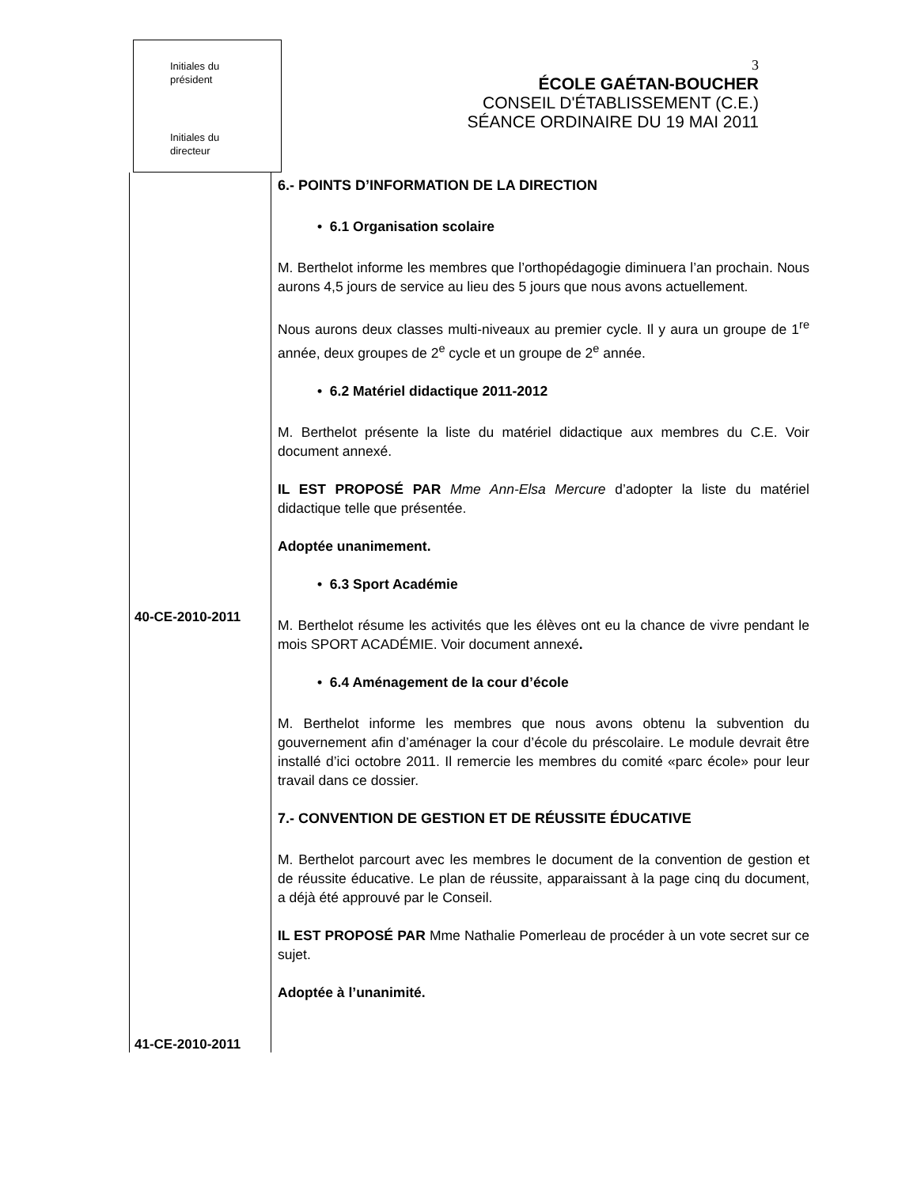Initiales du
président
Initiales du
directeur
3
ÉCOLE GAÉTAN-BOUCHER
CONSEIL D'ÉTABLISSEMENT (C.E.)
SÉANCE ORDINAIRE DU 19 MAI 2011
40-CE-2010-2011
41-CE-2010-2011
6.- POINTS D’INFORMATION DE LA DIRECTION
• 6.1 Organisation scolaire
M. Berthelot informe les membres que l’orthopédagogie diminuera l’an prochain. Nous aurons 4,5 jours de service au lieu des 5 jours que nous avons actuellement.
Nous aurons deux classes multi-niveaux au premier cycle. Il y aura un groupe de 1<sup>re</sup> année, deux groupes de 2<sup>e</sup> cycle et un groupe de 2<sup>e</sup> année.
• 6.2 Matériel didactique 2011-2012
M. Berthelot présente la liste du matériel didactique aux membres du C.E. Voir document annexé.
IL EST PROPOSÉ PAR Mme Ann-Elsa Mercure d’adopter la liste du matériel didactique telle que présentée.
Adoptée unanimement.
• 6.3 Sport Académie
M. Berthelot résume les activités que les élèves ont eu la chance de vivre pendant le mois SPORT ACADÉMIE. Voir document annexé.
• 6.4 Aménagement de la cour d’école
M. Berthelot informe les membres que nous avons obtenu la subvention du gouvernement afin d’aménager la cour d’école du préscolaire. Le module devrait être installé d’ici octobre 2011. Il remercie les membres du comité «parc école» pour leur travail dans ce dossier.
7.- CONVENTION DE GESTION ET DE RÉUSSITE ÉDUCATIVE
M. Berthelot parcourt avec les membres le document de la convention de gestion et de réussite éducative. Le plan de réussite, apparaissant à la page cinq du document, a déjà été approuvé par le Conseil.
IL EST PROPOSÉ PAR Mme Nathalie Pomerleau de procéder à un vote secret sur ce sujet.
Adoptée à l’unanimité.